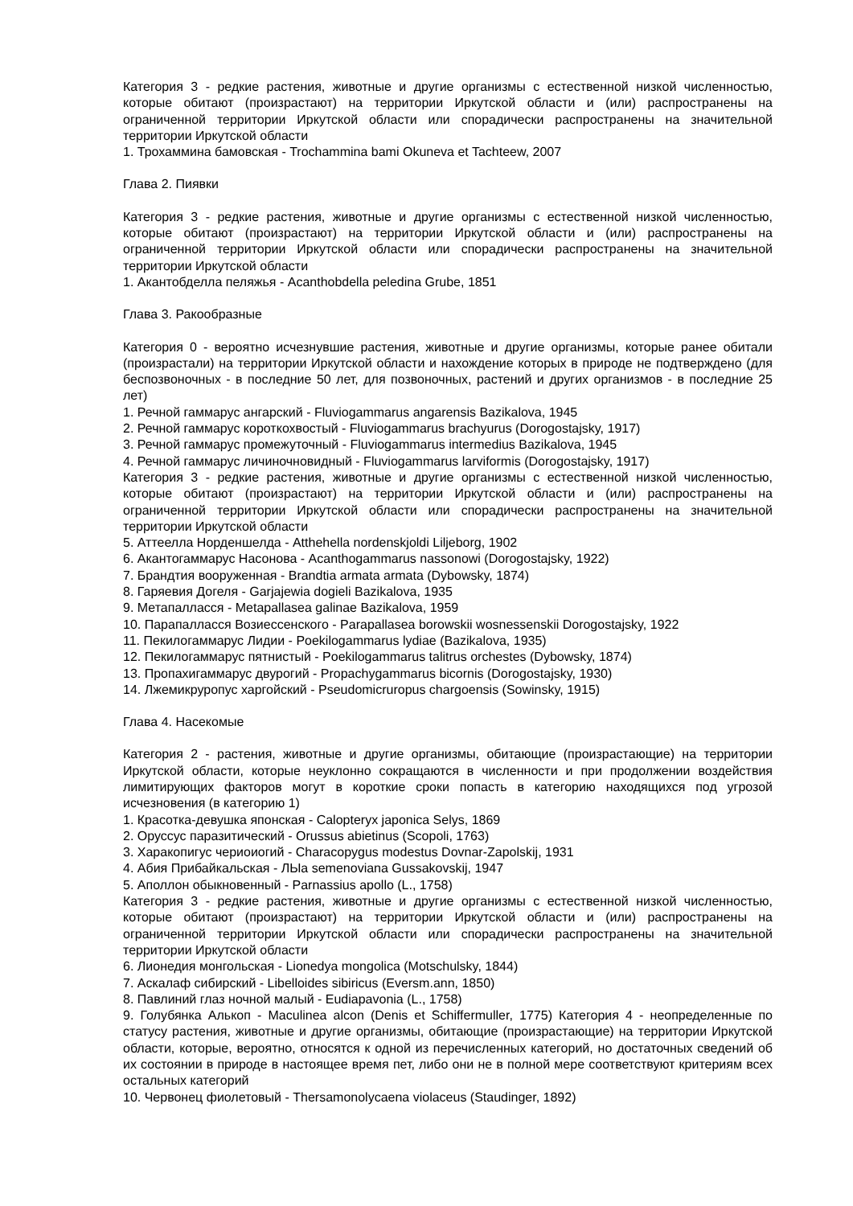Категория 3 - редкие растения, животные и другие организмы с естественной низкой численностью, которые обитают (произрастают) на территории Иркутской области и (или) распространены на ограниченной территории Иркутской области или спорадически распространены на значительной территории Иркутской области
1. Трохаммина бамовская - Trochammina bami Okuneva et Tachteew, 2007
Глава 2. Пиявки
Категория 3 - редкие растения, животные и другие организмы с естественной низкой численностью, которые обитают (произрастают) на территории Иркутской области и (или) распространены на ограниченной территории Иркутской области или спорадически распространены на значительной территории Иркутской области
1. Акантобделла пеляжья - Acanthobdella peledina Grube, 1851
Глава 3. Ракообразные
Категория 0 - вероятно исчезнувшие растения, животные и другие организмы, которые ранее обитали (произрастали) на территории Иркутской области и нахождение которых в природе не подтверждено (для беспозвоночных - в последние 50 лет, для позвоночных, растений и других организмов - в последние 25 лет)
1. Речной гаммарус ангарский - Fluviogammarus angarensis Bazikalova, 1945
2. Речной гаммарус короткохвостый - Fluviogammarus brachyurus (Dorogostajsky, 1917)
3. Речной гаммарус промежуточный - Fluviogammarus intermedius Bazikalova, 1945
4. Речной гаммарус личиночновидный - Fluviogammarus larviformis (Dorogostajsky, 1917)
Категория 3 - редкие растения, животные и другие организмы с естественной низкой численностью, которые обитают (произрастают) на территории Иркутской области и (или) распространены на ограниченной территории Иркутской области или спорадически распространены на значительной территории Иркутской области
5. Аттеелла Норденшелда - Atthehella nordenskjoldi Liljeborg, 1902
6. Акантогаммарус Насонова - Acanthogammarus nassonowi (Dorogostajsky, 1922)
7. Брандтия вооруженная - Brandtia armata armata (Dybowsky, 1874)
8. Гаряевия Догеля - Garjajewia dogieli Bazikalova, 1935
9. Метапалласся - Metapallasea galinae Bazikalova, 1959
10. Парапалласся Возиессенского - Parapallasea borowskii wosnessenskii Dorogostajsky, 1922
11. Пекилогаммарус Лидии - Poekilogammarus lydiae (Bazikalova, 1935)
12. Пекилогаммарус пятнистый - Poekilogammarus talitrus orchestes (Dybowsky, 1874)
13. Пропахигаммарус двурогий - Propachygammarus bicornis (Dorogostajsky, 1930)
14. Лжемикруропус харгойский - Pseudomicruropus chargoensis (Sowinsky, 1915)
Глава 4. Насекомые
Категория 2 - растения, животные и другие организмы, обитающие (произрастающие) на территории Иркутской области, которые неуклонно сокращаются в численности и при продолжении воздействия лимитирующих факторов могут в короткие сроки попасть в категорию находящихся под угрозой исчезновения (в категорию 1)
1. Красотка-девушка японская - Calopteryx japonica Selys, 1869
2. Оруссус паразитический - Orussus abietinus (Scopoli, 1763)
3. Харакопигус чериоиогий - Characopygus modestus Dovnar-Zapolskij, 1931
4. Абия Прибайкальская - ЛЫа semenoviana Gussakovskij, 1947
5. Аполлон обыкновенный - Parnassius apollo (L., 1758)
Категория 3 - редкие растения, животные и другие организмы с естественной низкой численностью, которые обитают (произрастают) на территории Иркутской области и (или) распространены на ограниченной территории Иркутской области или спорадически распространены на значительной территории Иркутской области
6. Лионедия монгольская - Lionedya mongolica (Motschulsky, 1844)
7. Аскалаф сибирский - Libelloides sibiricus (Eversm.ann, 1850)
8. Павлиний глаз ночной малый - Eudiapavonia (L., 1758)
9. Голубянка Алькоп - Maculinea alcon (Denis et Schiffermuller, 1775) Категория 4 - неопределенные по статусу растения, животные и другие организмы, обитающие (произрастающие) на территории Иркутской области, которые, вероятно, относятся к одной из перечисленных категорий, но достаточных сведений об их состоянии в природе в настоящее время пет, либо они не в полной мере соответствуют критериям всех остальных категорий
10. Червонец фиолетовый - Thersamonolycaena violaceus (Staudinger, 1892)